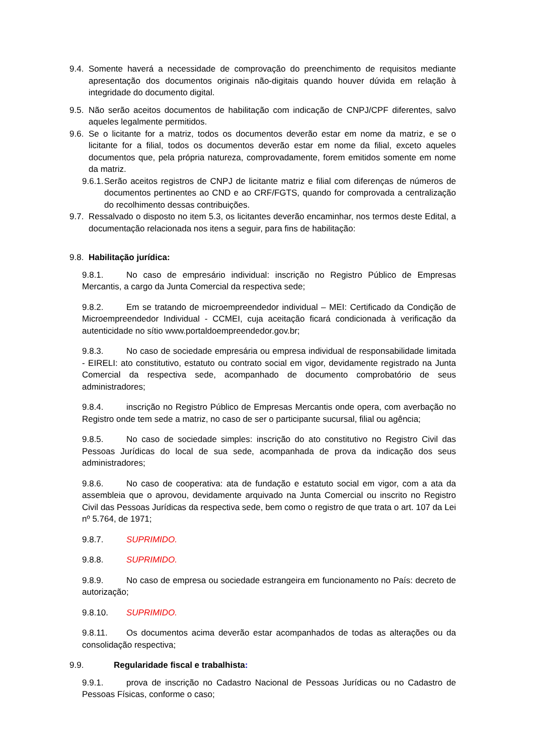9.4.
Somente haverá a necessidade de comprovação do preenchimento de requisitos mediante apresentação dos documentos originais não-digitais quando houver dúvida em relação à integridade do documento digital.
9.5.
Não serão aceitos documentos de habilitação com indicação de CNPJ/CPF diferentes, salvo aqueles legalmente permitidos.
9.6.
Se o licitante for a matriz, todos os documentos deverão estar em nome da matriz, e se o licitante for a filial, todos os documentos deverão estar em nome da filial, exceto aqueles documentos que, pela própria natureza, comprovadamente, forem emitidos somente em nome da matriz.
9.6.1.
Serão aceitos registros de CNPJ de licitante matriz e filial com diferenças de números de documentos pertinentes ao CND e ao CRF/FGTS, quando for comprovada a centralização do recolhimento dessas contribuições.
9.7.
Ressalvado o disposto no item 5.3, os licitantes deverão encaminhar, nos termos deste Edital, a documentação relacionada nos itens a seguir, para fins de habilitação:
9.8.
Habilitação jurídica:
9.8.1. No caso de empresário individual: inscrição no Registro Público de Empresas Mercantis, a cargo da Junta Comercial da respectiva sede;
9.8.2. Em se tratando de microempreendedor individual – MEI: Certificado da Condição de Microempreendedor Individual - CCMEI, cuja aceitação ficará condicionada à verificação da autenticidade no sítio www.portaldoempreendedor.gov.br;
9.8.3. No caso de sociedade empresária ou empresa individual de responsabilidade limitada - EIRELI: ato constitutivo, estatuto ou contrato social em vigor, devidamente registrado na Junta Comercial da respectiva sede, acompanhado de documento comprobatório de seus administradores;
9.8.4. inscrição no Registro Público de Empresas Mercantis onde opera, com averbação no Registro onde tem sede a matriz, no caso de ser o participante sucursal, filial ou agência;
9.8.5. No caso de sociedade simples: inscrição do ato constitutivo no Registro Civil das Pessoas Jurídicas do local de sua sede, acompanhada de prova da indicação dos seus administradores;
9.8.6. No caso de cooperativa: ata de fundação e estatuto social em vigor, com a ata da assembleia que o aprovou, devidamente arquivado na Junta Comercial ou inscrito no Registro Civil das Pessoas Jurídicas da respectiva sede, bem como o registro de que trata o art. 107 da Lei nº 5.764, de 1971;
9.8.7. SUPRIMIDO.
9.8.8. SUPRIMIDO.
9.8.9. No caso de empresa ou sociedade estrangeira em funcionamento no País: decreto de autorização;
9.8.10. SUPRIMIDO.
9.8.11. Os documentos acima deverão estar acompanhados de todas as alterações ou da consolidação respectiva;
9.9. Regularidade fiscal e trabalhista:
9.9.1. prova de inscrição no Cadastro Nacional de Pessoas Jurídicas ou no Cadastro de Pessoas Físicas, conforme o caso;